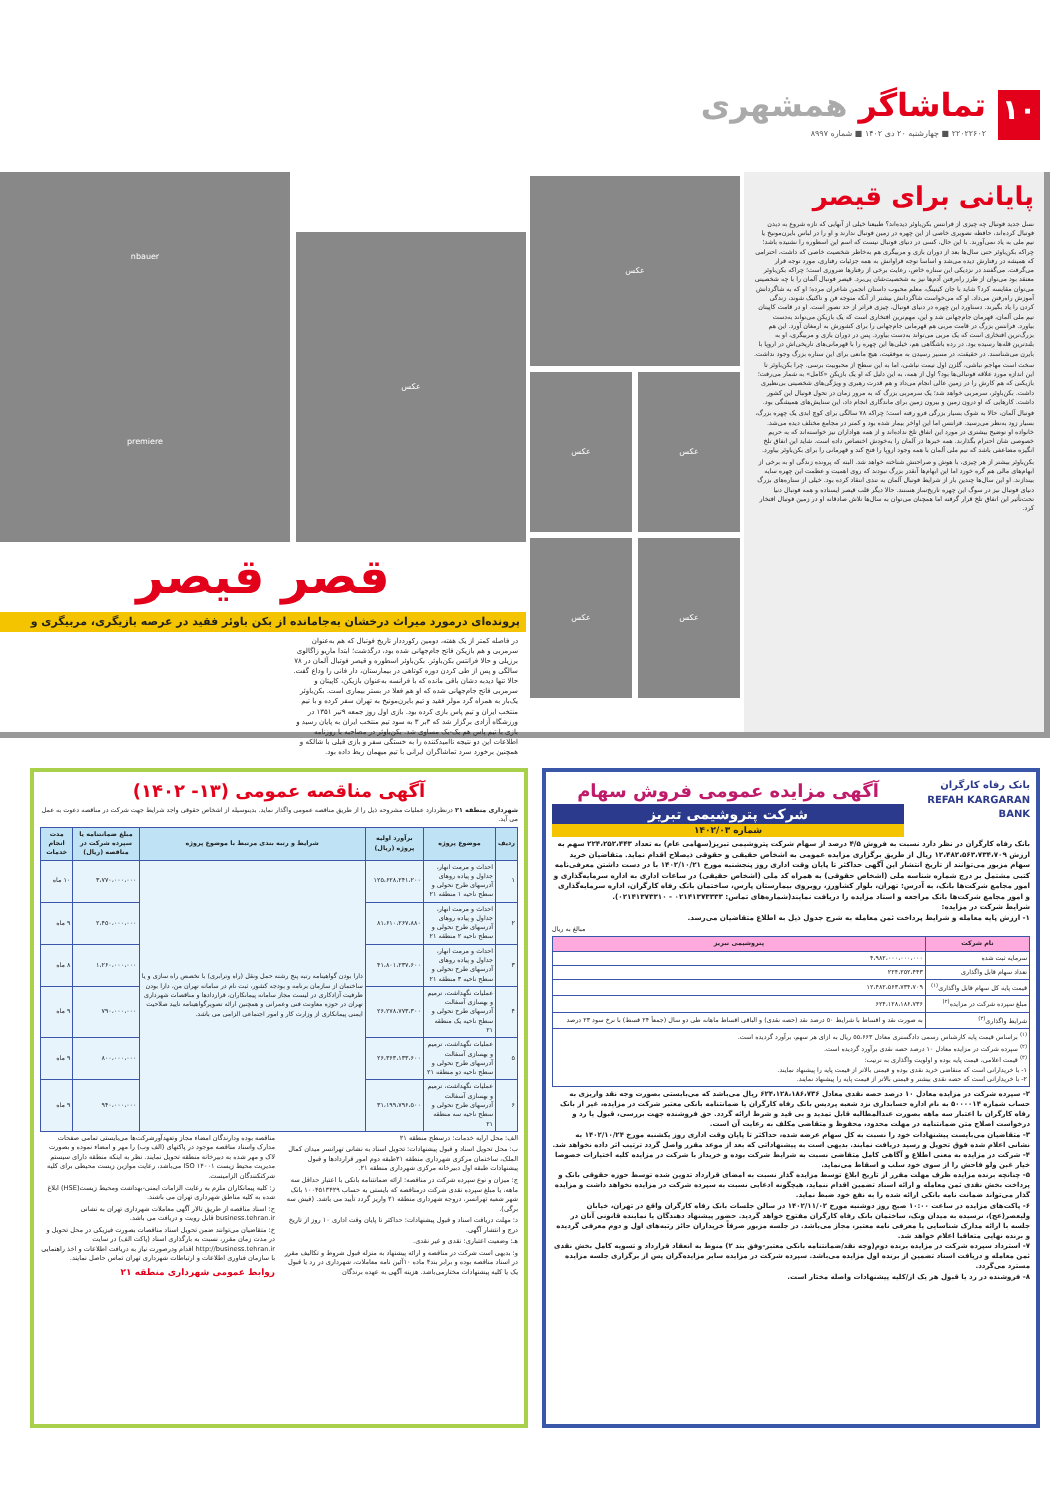۱۰
تماشاگر همشهری
۲۲۰۲۲۶۰۲ ■ چهارشنبه ۲۰ دی ۱۴۰۲ ■ شماره ۸۹۹۷
پایانی برای قیصر
نسل جدید فوتبال چه چیزی از فرانتس بکن‌باوئر دیده‌اند؟ طبیعتا خیلی از آنهایی که تازه شروع به دیدن فوتبال کرده‌اند، حافظه تصویری خاصی از این چهره در زمین فوتبال ندارند و او را در لباس بایرن‌مونیخ یا تیم ملی به یاد نمی‌آورند. با این حال، کسی در دنیای فوتبال نیست که اسم این اسطوره را نشنیده باشد؛ چراکه بکن‌باوئر حتی سال‌ها بعد از دوران بازی و مربیگری هم به‌خاطر شخصیت خاصی که داشت، احترامی که همیشه در رفتارش دیده می‌شد و اساسا توجه فراوانش به همه جزئیات رفتاری، مورد توجه قرار می‌گرفت. می‌گفتند در نزدیکی این ستاره خاص، رعایت برخی از رفتارها ضروری است؛ چراکه بکن‌باوئر معتقد بود می‌توان از طرز راه‌رفتن آدم‌ها نیز به شخصیت‌شان پی‌برد. قیصر فوتبال آلمان را با چه شخصیتی می‌توان مقایسه کرد؟ شاید با جان کیتینگ، معلم محبوب داستان انجمن شاعران مرده؛ او که به شاگردانش آموزش راه‌رفتن می‌داد. او که می‌خواست شاگردانش بیشتر از آنکه متوجه فن و تاکتیک شوند، زندگی کردن را یاد بگیرند. دستاورد این چهره در دنیای فوتبال، چیزی فراتر از حد تصور است. او در قامت کاپیتان تیم ملی آلمان، قهرمان جام‌جهانی شد و این، مهم‌ترین افتخاری است که یک بازیکن می‌تواند به‌دست بیاورد. فرانتس بزرگ در قامت مربی هم قهرمانی جام‌جهانی را برای کشورش به ارمغان آورد. این هم بزرگ‌ترین افتخاری است که یک مربی می‌تواند به‌دست بیاورد. پس در دوران بازی و مربیگری، او به بلندترین قله‌ها رسیده بود. در رده باشگاهی هم، خیلی‌ها این چهره را با قهرمانی‌های تاریخی‌اش در اروپا با بایرن می‌شناسند. در حقیقت، در مسیر رسیدن به موفقیت، هیچ مانعی برای این ستاره بزرگ وجود نداشت.
سخت است مهاجم نباشی، گلزن اول تیمت نباشی، اما به این سطح از محبوبیت برسی. چرا بکن‌باوئر تا این اندازه مورد علاقه فوتبالی‌ها بود؟ اول از همه، به این دلیل که او یک بازیکن «کامل» به شمار می‌رفت؛ بازیکنی که هم کارش را در زمین عالی انجام می‌داد و هم قدرت رهبری و ویژگی‌های شخصیتی بی‌نظیری داشت. بکن‌باوئر، سرمربی خواهد شد؛ یک سرمربی بزرگ که به مرور زمان در تحول فوتبال این کشور داشت. کارهایی که او درون زمین و بیرون زمین برای ماندگاری انجام داد، این ستایش‌های همیشگی بود.
فوتبال آلمان، حالا به شوک بسیار بزرگی فرو رفته است؛ چراکه ۷۸ سالگی برای کوچ ابدی یک چهره بزرگ، بسیار زود به‌نظر می‌رسید. فرانتس اما این اواخر بیمار شده بود و کمتر در مجامع مختلف دیده می‌شد. خانواده او توضیح بیشتری در مورد این اتفاق تلخ نداده‌اند و از همه هواداران نیز خواسته‌اند که به حریم خصوصی شان احترام بگذارند. همه خبرها در آلمان را به‌خودش اختصاص داده است. شاید این اتفاق تلخ انگیزه مضاعفی باشد که تیم ملی آلمان با همه وجود اروپا را فتح کند و قهرمانی را برای بکن‌باوئر بیاورد.
بکن‌باوئر بیشتر از هر چیزی، با هوش و صراحتش شناخته خواهد شد. البته که پرونده زندگی او به برخی از ابهام‌های مالی هم گره خورد اما این ابهام‌ها آنقدر بزرگ نبودند که روی اهمیت و عظمت این چهره سایه بیندازند. او این سال‌ها چندین بار از شرایط فوتبال آلمان به تندی انتقاد کرده بود. خیلی از ستاره‌های بزرگ دنیای فوتبال نیز در سوگ این چهره تاریخ‌ساز هستند. حالا دیگر قلب قیصر ایستاده و همه فوتبال دنیا تحت‌تأثیر این اتفاق تلخ قرار گرفته اما همچنان می‌توان به سال‌ها تلاش صادقانه او در زمین فوتبال افتخار کرد.
عکس
عکس عکس
عکس عکس
عکس
nbauer
premiere
قصر قیصر
پرونده‌ای درمورد میراث درخشان به‌جامانده از بکن باوئر فقید در عرصه بازیگری، مربیگری و
در فاصله کمتر از یک هفته، دومین رکورددار تاریخ فوتبال که هم به‌عنوان سرمربی و هم بازیکن فاتح جام‌جهانی شده بود، درگذشت؛ ابتدا ماریو زاگالوی برزیلی و حالا فرانتس بکن‌باوئر. بکن‌باوئر اسطوره و قیصر فوتبال آلمان در ۷۸ سالگی و پس از طی کردن دوره کوتاهی در بیمارستان، دار فانی را وداع گفت. حالا تنها دیدبه دشان باقی مانده که با فرانسه به‌عنوان بازیکن، کاپیتان و سرمربی فاتح جام‌جهانی شده که او هم فعلا در بستر بیماری است. بکن‌باوئر یک‌بار به همراه گرد مولر فقید و تیم بایرن‌مونیخ به تهران سفر کرده و با تیم منتخب ایران و تیم پاس بازی کرده بود. بازی اول روز جمعه ۹تیر ۱۳۵۱ در ورزشگاه آزادی برگزار شد که ۳بر ۳ به سود تیم منتخب ایران به پایان رسید و بازی با تیم پاس هم یک-یک مساوی شد. بکن‌باوئر در مصاحبه با روزنامه اطلاعات این دو نتیجه ناامیدکننده را به خستگی سفر و بازی قبلی با شالکه و همچنین برخورد سرد تماشاگران ایرانی با تیم میهمان ربط داده بود.
بانک رفاه کارگران
REFAH KARGARAN BANK
آگهی مزایده عمومی فروش سهام
شرکت پتروشیمی تبریز
شماره ۱۴۰۲/۰۳
بانک رفاه کارگران در نظر دارد نسبت به فروش ۴/۵ درصد از سهام شرکت پتروشیمی تبریز(سهامی عام) به تعداد ۲۲۴،۲۵۲،۴۴۳ سهم به ارزش ۱۲،۴۸۲،۵۶۳،۷۳۴،۷۰۹ ریال از طریق برگزاری مزایده عمومی به اشخاص حقیقی و حقوقی ذیصلاح اقدام نماید. متقاضیان خرید سهام مزبور می‌توانند از تاریخ انتشار این آگهی حداکثر تا پایان وقت اداری روز پنجشنبه مورخ ۱۴۰۲/۱۰/۲۱ با در دست داشتن معرفی‌نامه کتبی مشتمل بر درج شماره شناسه ملی (اشخاص حقوقی) به همراه کد ملی (اشخاص حقیقی) در ساعات اداری به اداره سرمایه‌گذاری و امور مجامع شرکت‌ها بانک، به آدرس: تهران، بلوار کشاورز، روبروی بیمارستان پارس، ساختمان بانک رفاه کارگران، اداره سرمایه‌گذاری و امور مجامع شرکت‌ها بانک مراجعه و اسناد مزایده را دریافت نمایند(شماره‌های تماس: ۰۲۱۴۱۳۷۳۳۳۳ - ۰۲۱۴۱۳۷۳۳۱۰).
شرایط شرکت در مزایده:
۱- ارزش پایه معامله و شرایط پرداخت ثمن معامله به شرح جدول ذیل به اطلاع متقاضیان می‌رسد.
مبالغ به ریال
| نام شرکت | پتروشیمی تبریز |
| --- | --- |
| سرمایه ثبت شده | ۴،۹۸۲،۰۰۰،۰۰۰،۰۰۰ |
| تعداد سهام قابل واگذاری | ۲۲۴،۲۵۲،۴۴۳ |
| قیمت پایه کل سهام قابل واگذاری<sup>(۱)</sup> | ۱۲،۴۸۲،۵۶۳،۷۳۴،۷۰۹ |
| مبلغ سپرده شرکت در مزایده<sup>(۲)</sup> | ۶۲۴،۱۲۸،۱۸۶،۷۳۶ |
| شرایط واگذاری<sup>(۳)</sup> | به صورت نقد و اقساط با شرایط ۵۰ درصد نقد (حصه نقدی) و الباقی اقساط ماهانه طی دو سال (جمعاً ۲۴ قسط) با نرخ سود ۲۳ درصد |
| <sup>(۱)</sup> براساس قیمت پایه کارشناس رسمی دادگستری معادل ۵۵،۶۶۳ ریال به ازای هر سهم، برآورد گردیده است. <sup>(۲)</sup> سپرده شرکت در مزایده معادل ۱۰ درصد حصه نقدی برآورد گردیده است. <sup>(۳)</sup> قیمت اعلامی، قیمت پایه بوده و اولویت واگذاری به ترتیب: ۱- با خریداراتی است که متقاضی خرید نقدی بوده و قیمتی بالاتر از قیمت پایه را پیشنهاد نمایند. ۲- با خریداراتی است که حصه نقدی بیشتر و قیمتی بالاتر از قیمت پایه را پیشنهاد نمایند. | |
۲- سپرده شرکت در مزایده معادل ۱۰ درصد حصه نقدی معادل ۶۲۴،۱۲۸،۱۸۶،۷۳۶ ریال می‌باشد که می‌بایستی بصورت وجه نقد واریزی به حساب شماره ۵۰۰۰۰۱۴ به نام اداره حسابداری نزد شعبه پردیس بانک رفاه کارگران یا ضمانتنامه بانکی معتبر شرکت در مزایده، غیر از بانک رفاه کارگران با اعتبار سه ماهه بصورت عندالمطالبه قابل تمدید و بی قید و شرط ارائه گردد. حق فروشنده جهت بررسی، قبول یا رد و درخواست اصلاح متن ضمانتنامه در مهلت محدود، محفوظ و متقاضی مکلف به رعایت آن است.
۳- متقاضیان می‌بایست پیشنهادات خود را نسبت به کل سهام عرضه شده، حداکثر تا پایان وقت اداری روز یکشنبه مورخ ۱۴۰۲/۱۰/۲۴ به نشانی اعلام شده فوق تحویل و رسید دریافت نمایند. بدیهی است به پیشنهاداتی که بعد از موعد مقرر واصل گردد ترتیب اثر داده نخواهد شد.
۴- شرکت در مزایده به معنی اطلاع و آگاهی کامل متقاضی نسبت به شرایط شرکت بوده و خریدار با شرکت در مزایده کلیه اختیارات خصوصا خیار غبن ولو فاحش را از سوی خود سلب و اسقاط می‌نماید.
۵- چنانچه برنده مزایده ظرف مهلت مقرر از تاریخ ابلاغ توسط مزایده گذار نسبت به امضای قرارداد تدوین شده توسط حوزه حقوقی بانک و پرداخت بخش نقدی ثمن معامله و ارائه اسناد تضمین اقدام ننماید، هیچگونه ادعایی نسبت به سپرده شرکت در مزایده نخواهد داشت و مزایده گذار می‌تواند ضمانت نامه بانکی ارائه شده را به نفع خود ضبط نماید.
۶- پاکت‌های مزایده در ساعت ۱۰:۰۰ صبح روز دوشنبه مورخ ۱۴۰۲/۱۱/۰۲ در سالن جلسات بانک رفاه کارگران واقع در تهران، خیابان ولیعصر(عج)، نرسیده به میدان ونک، ساختمان بانک رفاه کارگران مفتوح خواهد گردید. حضور پیشنهاد دهندگان یا نماینده قانونی آنان در جلسه با ارائه مدارک شناسایی یا معرفی نامه معتبر، مجاز می‌باشد. در جلسه مزبور صرفاً خریداران حائز رتبه‌های اول و دوم معرفی گردیده و برنده نهایی متعاقبا اعلام خواهد شد.
۷- استرداد سپرده شرکت در مزایده برنده دوم(وجه نقد/ضمانتنامه بانکی معتبر-وفق بند ۲) منوط به انعقاد قرارداد و تسویه کامل بخش نقدی ثمن معامله و دریافت اسناد تضمین از برنده اول مزایده می‌باشد. سپرده شرکت در مزایده سایر مزایده‌گران پس از برگزاری جلسه مزایده مسترد می‌گردد.
۸- فروشنده در رد یا قبول هر یک از/کلیه پیشنهادات واصله مختار است.
آگهی مناقصه عمومی (۱۳- ۱۴۰۲)
شهرداری منطقه ۲۱ درنظردارد عملیات مشروحه ذیل را از طریق مناقصه عمومی واگذار نماید. بدینوسیله از اشخاص حقوقی واجد شرایط جهت شرکت در مناقصه دعوت به عمل می آید.
| ردیف | موضوع پروژه | برآورد اولیه پروژه (ریال) | شرایط و رتبه بندی مرتبط با موضوع پروژه | مبلغ ضمانتنامه یا سپرده شرکت در مناقصه (ریال) | مدت انجام خدمات |
| --- | --- | --- | --- | --- | --- |
| ۱ | احداث و مرمت انهار، جداول و پیاده روهای آدرسهای طرح تحولی و سطح ناحیه ۱ منطقه ۲۱ | ۱۲۵،۶۲۸،۲۴۱،۲۰۰ | دارا بودن گواهینامه رتبه پنج رشته حمل ونقل (راه وترابری) با تخصص راه سازی و یا ساختمان از سازمان برنامه و بودجه کشور، ثبت نام در سامانه تهران من، دارا بودن ظرفیت آزادکاری در لیست مجاز سامانه پیمانکاران، قراردادها و مناقصات شهرداری تهران در حوزه معاونت فنی وعمرانی و همچنین ارائه تصویرگواهینامه تایید صلاحیت ایمنی پیمانکاری از وزارت کار و امور اجتماعی الزامی می باشد. | ۳،۷۷۰،۰۰۰،۰۰۰ | ۱۰ ماه |
| ۲ | احداث و مرمت انهار، جداول و پیاده روهای آدرسهای طرح تحولی و سطح ناحیه ۲ منطقه ۲۱ | ۸۱،۶۱۰،۲۶۷،۸۸۰ | | ۲،۴۵۰،۰۰۰،۰۰۰ | ۹ ماه |
| ۳ | احداث و مرمت انهار، جداول و پیاده روهای آدرسهای طرح تحولی و سطح ناحیه ۳ منطقه ۲۱ | ۴۱،۸۰۱،۲۳۷،۶۰۰ | | ۱،۲۶۰،۰۰۰،۰۰۰ | ۸ ماه |
| ۴ | عملیات نگهداشت، ترمیم و بهسازی آسفالت آدرسهای طرح تحولی و سطح ناحیه یک منطقه ۲۱ | ۲۶،۲۷۸،۷۷۳،۳۰۰ | | ۷۹۰،۰۰۰،۰۰۰ | ۹ ماه |
| ۵ | عملیات نگهداشت، ترمیم و بهسازی آسفالت آدرسهای طرح تحولی و سطح ناحیه دو منطقه ۲۱ | ۲۶،۳۶۳،۱۳۳،۶۰۰ | | ۸۰۰،۰۰۰،۰۰۰ | ۹ ماه |
| ۶ | عملیات نگهداشت، ترمیم و بهسازی آسفالت آدرسهای طرح تحولی و سطح ناحیه سه منطقه ۲۱ | ۳۱،۱۹۹،۷۹۶،۵۰۰ | | ۹۴۰،۰۰۰،۰۰۰ | ۹ ماه |
الف: محل ارایه خدمات: درسطح منطقه ۲۱
ب: محل تحویل اسناد و قبول پیشنهادات: تحویل اسناد به نشانی تهرانسر میدان کمال الملک، ساختمان مرکزی شهرداری منطقه ۲۱طبقه دوم امور قراردادها و قبول پیشنهادات طبقه اول دبیرخانه مرکزی شهرداری منطقه ۲۱.
ج: میزان و نوع سپرده شرکت در مناقصه: ارائه ضمانتنامه بانکی با اعتبار حداقل سه ماهه، یا مبلغ سپرده نقدی شرکت درمناقصه که بایستی به حساب ۱۰۰۴۵۱۳۴۲۹ بانک شهر شعبه تهرانسر، دروجه شهرداری منطقه ۲۱ واریز گردد تأیید می باشد. (فیش سه برگی).
د: مهلت دریافت اسناد و قبول پیشنهادات: حداکثر تا پایان وقت اداری ۱۰ روز از تاریخ درج و انتشار آگهی.
هـ: وضعیت اعتباری: نقدی و غیر نقدی.
و: بدیهی است شرکت در مناقصه و ارائه پیشنهاد به منزله قبول شروط و تکالیف مقرر در اسناد مناقصه بوده و برابر بند۴ ماده ۱۰آئین نامه معاملات، شهرداری در رد یا قبول یک یا کلیه پیشنهادات مختارمی‌باشد. هزینه آگهی به عهده برندگان
مناقصه بوده ودارندگان امضاء مجاز وتعهدآورشرکت‌ها می‌بایستی تمامی صفحات مدارک واسناد مناقصه موجود در پاکتهای (الف وب) را مهر و امضاء نموده و بصورت لاک و مهر شده به دبیرخانه منطقه تحویل نمایند. نظر به اینکه منطقه دارای سیستم مدیریت محیط زیست ISO ۱۴۰۰۱ می‌باشد، رعایت موازین زیست محیطی برای کلیه شرکتکنندگان الزامیست.
ز: کلیه پیمانکاران ملزم به رعایت الزامات ایمنی-بهداشت ومحیط زیست(HSE) ابلاغ شده به کلیه مناطق شهرداری تهران می باشند.
ح: اسناد مناقصه از طریق تالار آگهی معاملات شهرداری تهران به نشانی business.tehran.ir قابل رویت و دریافت می باشد.
خ: متقاضیان می‌توانند ضمن تحویل اسناد مناقصات بصورت فیزیکی در محل تحویل و در مدت زمان مقرر، نسبت به بارگذاری اسناد (پاکت الف) در سایت http://business.tehran.ir اقدام ودرصورت نیاز به دریافت اطلاعات و اخذ راهنمایی با سازمان فناوری اطلاعات و ارتباطات شهرداری تهران تماس حاصل نمایند.
روابط عمومی شهرداری منطقه ۲۱